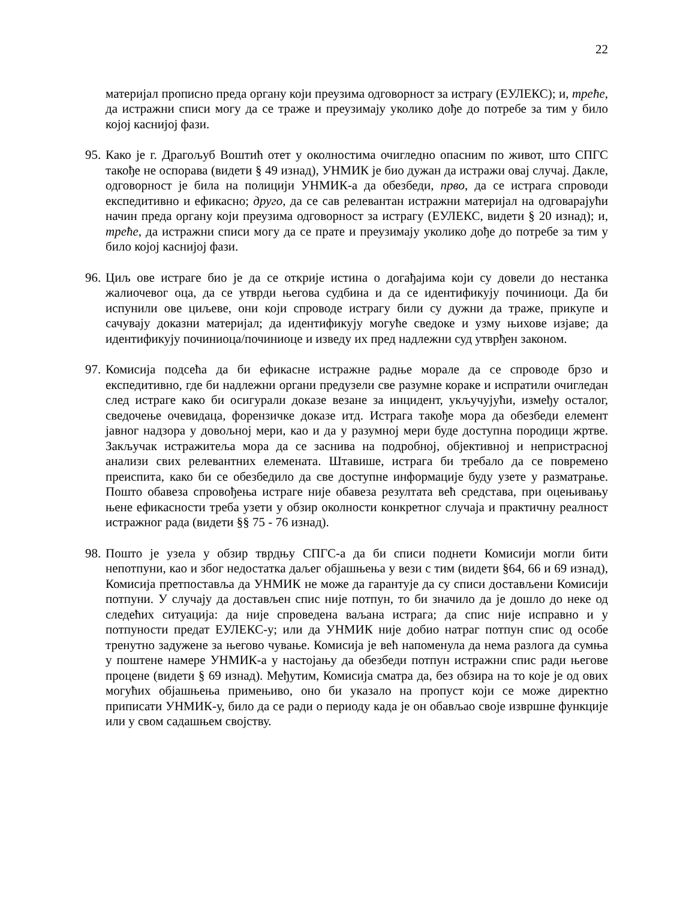22
материјал прописно преда органу који преузима одговорност за истрагу (ЕУЛЕКС); и, треће, да истражни списи могу да се траже и преузимају уколико дође до потребе за тим у било којој каснијој фази.
95. Како је г. Драгољуб Воштић отет у околностима очигледно опасним по живот, што СПГС такође не оспорава (видети § 49 изнад), УНМИК је био дужан да истражи овај случај. Дакле, одговорност је била на полицији УНМИК-а да обезбеди, прво, да се истрага спроводи експедитивно и ефикасно; друго, да се сав релевантан истражни материјал на одговарајући начин преда органу који преузима одговорност за истрагу (ЕУЛЕКС, видети § 20 изнад); и, треће, да истражни списи могу да се прате и преузимају уколико дође до потребе за тим у било којој каснијој фази.
96. Циљ ове истраге био је да се открије истина о догађајима који су довели до нестанка жалиочевог оца, да се утврди његова судбина и да се идентификују починиоци. Да би испунили ове циљеве, они који спроводе истрагу били су дужни да траже, прикупе и сачувају доказни материјал; да идентификују могуће сведоке и узму њихове изјаве; да идентификују починиоца/починиоце и изведу их пред надлежни суд утврђен законом.
97. Комисија подсећа да би ефикасне истражне радње морале да се спроводе брзо и експедитивно, где би надлежни органи предузели све разумне кораке и испратили очигледан след истраге како би осигурали доказе везане за инцидент, укључујући, између осталог, сведочење очевидаца, форензичке доказе итд. Истрага такође мора да обезбеди елемент јавног надзора у довољној мери, као и да у разумној мери буде доступна породици жртве. Закључак истражитеља мора да се заснива на подробној, објективној и непристрасној анализи свих релевантних елемената. Штавише, истрага би требало да се повремено преиспита, како би се обезбедило да све доступне информације буду узете у разматрање. Пошто обавеза спровођења истраге није обавеза резултата већ средстава, при оцењивању њене ефикасности треба узети у обзир околности конкретног случаја и практичну реалност истражног рада (видети §§ 75 - 76 изнад).
98. Пошто је узела у обзир тврдњу СПГС-а да би списи поднети Комисији могли бити непотпуни, као и због недостатка даљег објашњења у вези с тим (видети §64, 66 и 69 изнад), Комисија претпоставља да УНМИК не може да гарантује да су списи достављени Комисији потпуни. У случају да достављен спис није потпун, то би значило да је дошло до неке од следећих ситуација: да није спроведена ваљана истрага; да спис није исправно и у потпуности предат ЕУЛЕКС-у; или да УНМИК није добио натраг потпун спис од особе тренутно задужене за његово чување. Комисија је већ напоменула да нема разлога да сумња у поштене намере УНМИК-а у настојању да обезбеди потпун истражни спис ради његове процене (видети § 69 изнад). Међутим, Комисија сматра да, без обзира на то које је од ових могућих објашњења примењиво, оно би указало на пропуст који се може директно приписати УНМИК-у, било да се ради о периоду када је он обављао своје извршне функције или у свом садашњем својству.